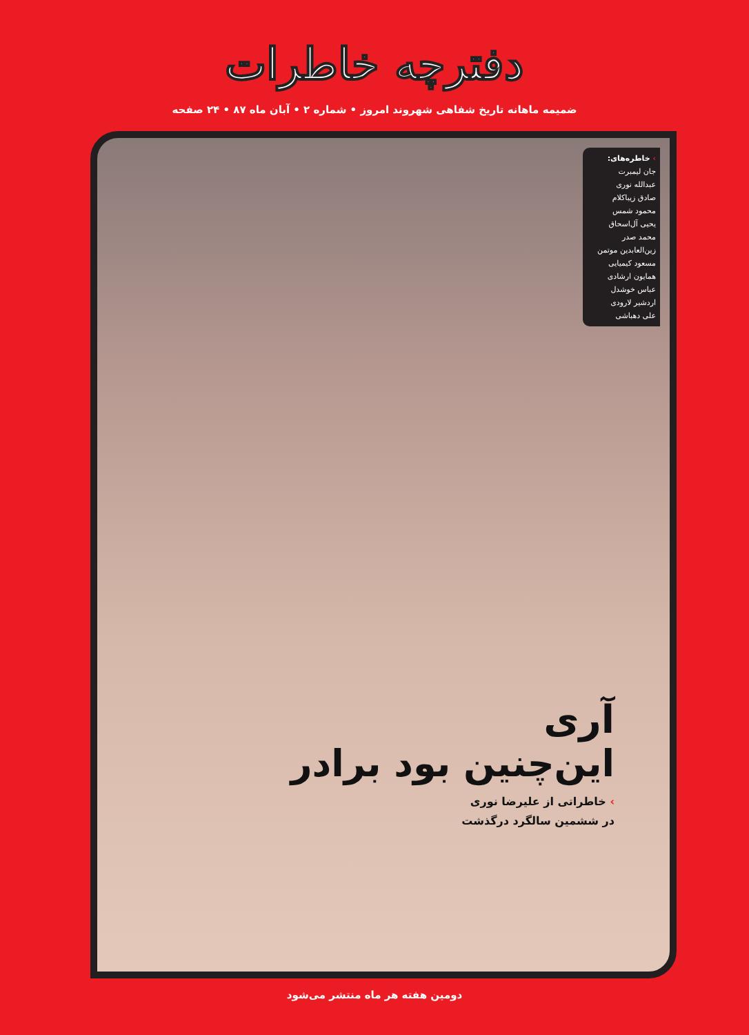دفترچه خاطرات
ضمیمه ماهانه تاریخ شفاهی شهروند امروز • شماره ۲ • آبان ماه ۸۷ • ۲۴ صفحه
› خاطره‌های:
جان لیمبرت
عبدالله نوری
صادق زیباکلام
محمود شمس
یحیی آل‌اسحاق
محمد صدر
زین‌العابدین موتمن
مسعود کیمیایی
همایون ارشادی
عباس خوشدل
اردشیر لارودی
علی دهباشی
آری
این‌چنین بود برادر
› خاطراتی از علیرضا نوری
در ششمین سالگرد درگذشت
دومین هفته هر ماه منتشر می‌شود